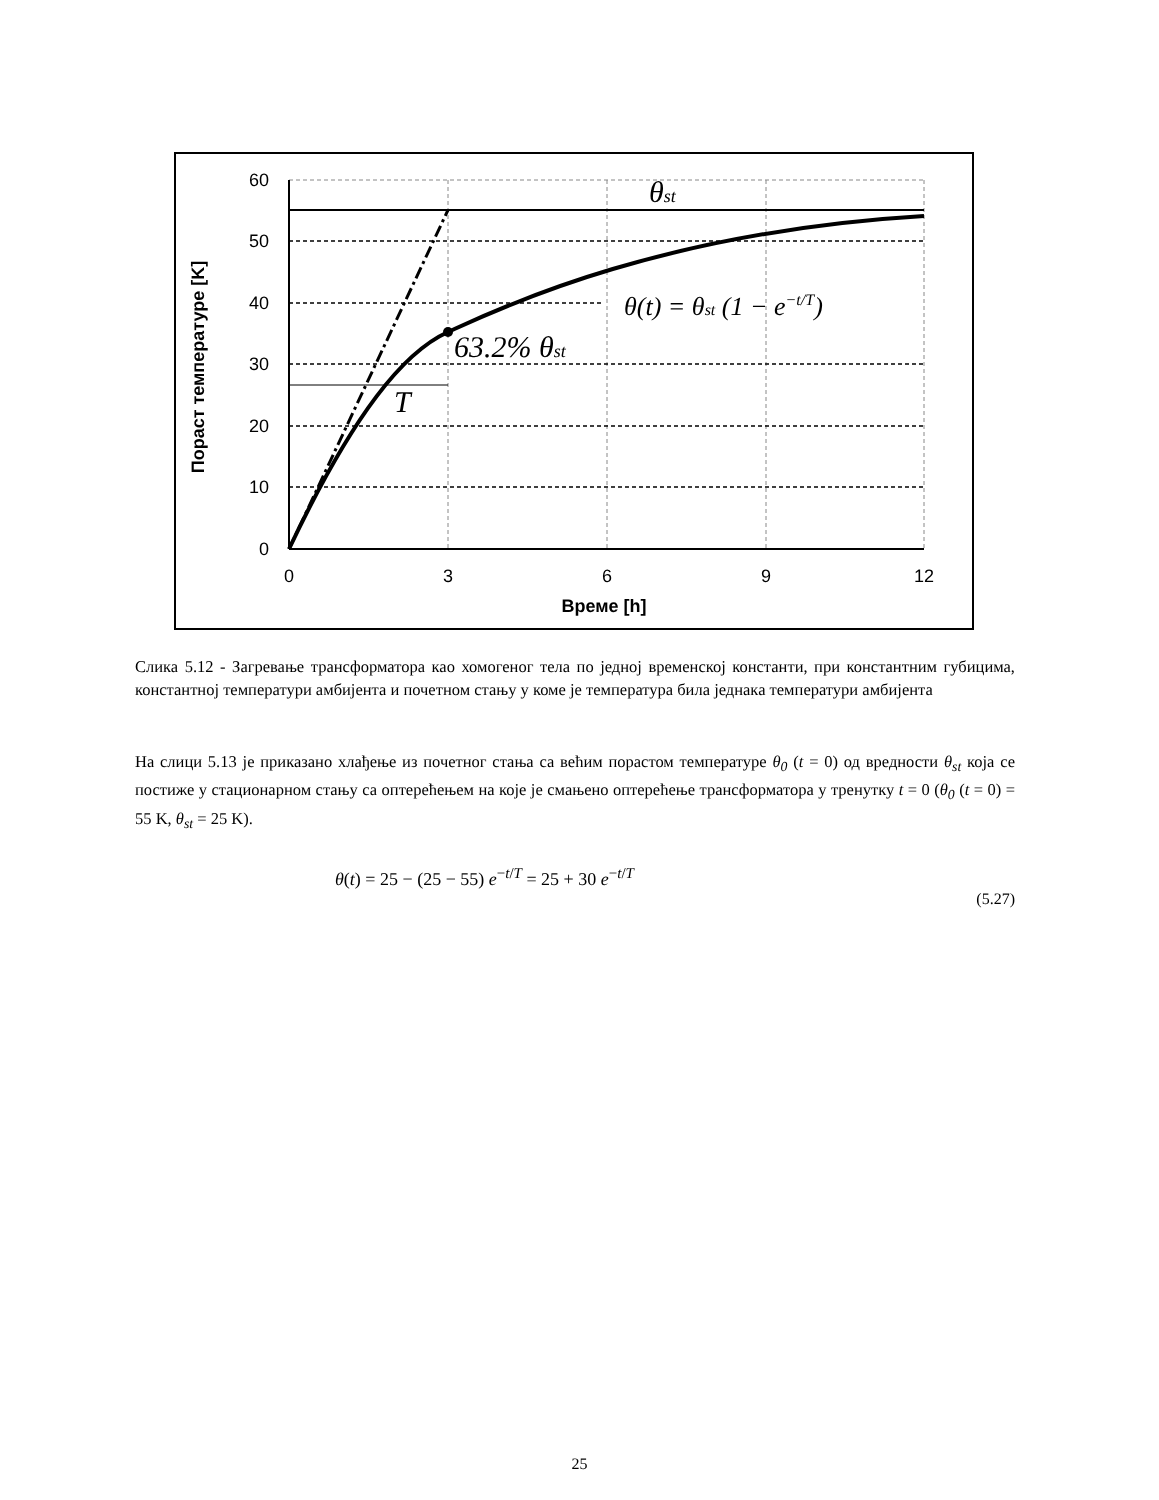T
63.2% θst
θst
θ(t) = θst (1 − e−t/T)
60
50
40
30
20
10
0
0
3
6
9
12
Време [h]
Пораст температуре [K]
Слика 5.12 - Загревање трансформатора као хомогеног тела по једној временској константи, при константним губицима, константној температури амбијента и почетном стању у коме је температура била једнака температури амбијента
На слици 5.13 је приказано хлађење из почетног стања са већим порастом температуре θ<sub>0</sub> (t = 0) од вредности θ<sub>st</sub> која се постиже у стационарном стању са оптерећењем на које је смањено оптерећење трансформатора у тренутку t = 0 (θ<sub>0</sub> (t = 0) = 55 K, θ<sub>st</sub> = 25 K).
θ(t) = 25 − (25 − 55) e<sup>−t/T</sup> = 25 + 30 e<sup>−t/T</sup>
(5.27)
25